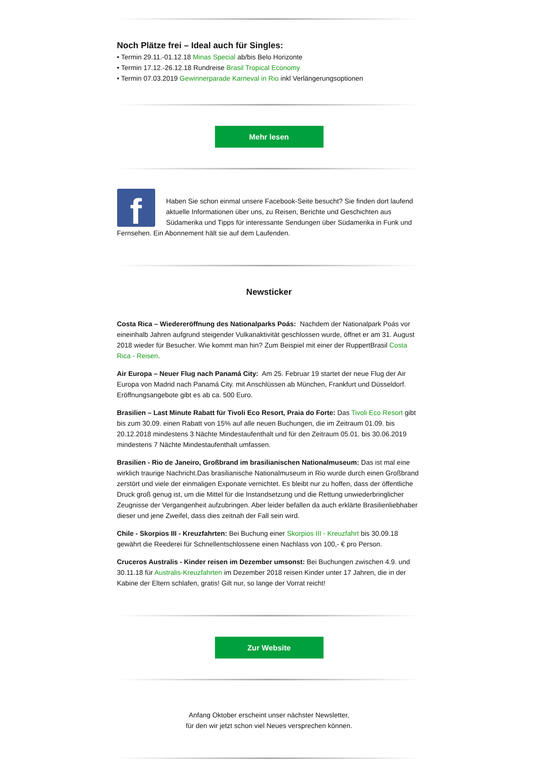Noch Plätze frei – Ideal auch für Singles:
• Termin 29.11.-01.12.18 Minas Special ab/bis Belo Horizonte
• Termin 17.12.-26.12.18 Rundreise Brasil Tropical Economy
• Termin 07.03.2019 Gewinnerparade Karneval in Rio inkl Verlängerungsoptionen
Mehr lesen
f
Haben Sie schon einmal unsere Facebook-Seite besucht? Sie finden dort laufend aktuelle Informationen über uns, zu Reisen, Berichte und Geschichten aus Südamerika und Tipps für interessante Sendungen über Südamerika in Funk und Fernsehen. Ein Abonnement hält sie auf dem Laufenden.
Newsticker
Costa Rica – Wiedereröffnung des Nationalparks Poás: Nachdem der Nationalpark Poás vor eineinhalb Jahren aufgrund steigender Vulkanaktivität geschlossen wurde, öffnet er am 31. August 2018 wieder für Besucher. Wie kommt man hin? Zum Beispiel mit einer der RuppertBrasil Costa Rica - Reisen.
Air Europa – Neuer Flug nach Panamá City: Am 25. Februar 19 startet der neue Flug der Air Europa von Madrid nach Panamá City. mit Anschlüssen ab München, Frankfurt und Düsseldorf. Eröffnungsangebote gibt es ab ca. 500 Euro.
Brasilien – Last Minute Rabatt für Tivoli Eco Resort, Praia do Forte: Das Tivoli Eco Resort gibt bis zum 30.09. einen Rabatt von 15% auf alle neuen Buchungen, die im Zeitraum 01.09. bis 20.12.2018 mindestens 3 Nächte Mindestaufenthalt und für den Zeitraum 05.01. bis 30.06.2019 mindestens 7 Nächte Mindestaufenthalt umfassen.
Brasilien - Rio de Janeiro, Großbrand im brasilianischen Nationalmuseum: Das ist mal eine wirklich traurige Nachricht.Das brasilianische Nationalmuseum in Rio wurde durch einen Großbrand zerstört und viele der einmaligen Exponate vernichtet. Es bleibt nur zu hoffen, dass der öffentliche Druck groß genug ist, um die Mittel für die Instandsetzung und die Rettung unwiederbringlicher Zeugnisse der Vergangenheit aufzubringen. Aber leider befallen da auch erklärte Brasilienliebhaber dieser und jene Zweifel, dass dies zeitnah der Fall sein wird.
Chile - Skorpios III - Kreuzfahrten: Bei Buchung einer Skorpios III - Kreuzfahrt bis 30.09.18 gewährt die Reederei für Schnellentschlossene einen Nachlass von 100,- € pro Person.
Cruceros Australis - Kinder reisen im Dezember umsonst: Bei Buchungen zwischen 4.9. und 30.11.18 für Australis-Kreuzfahrten im Dezember 2018 reisen Kinder unter 17 Jahren, die in der Kabine der Eltern schlafen, gratis! Gilt nur, so lange der Vorrat reicht!
Zur Website
Anfang Oktober erscheint unser nächster Newsletter,
für den wir jetzt schon viel Neues versprechen können.